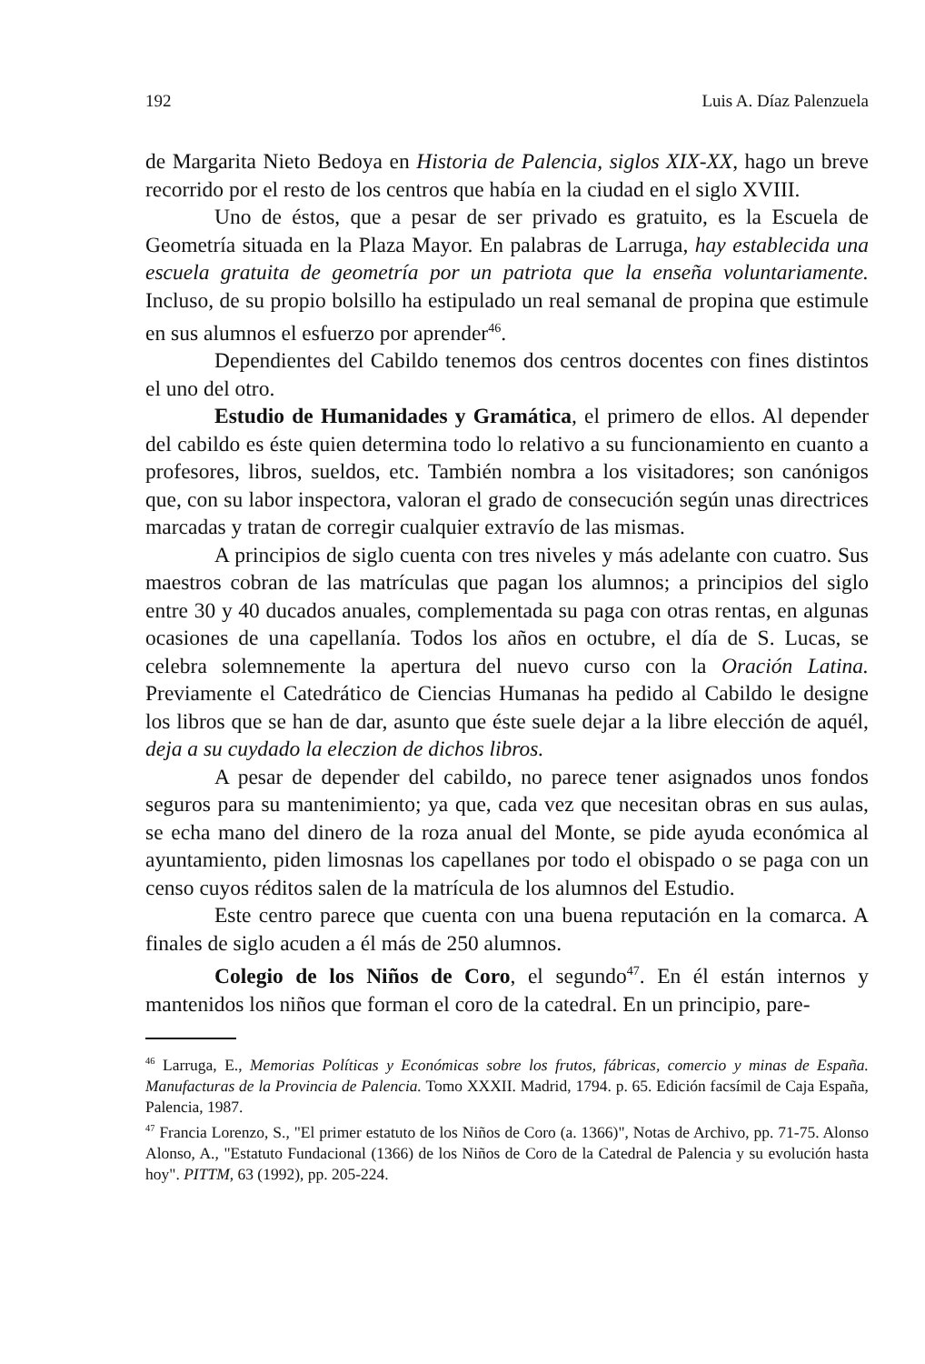192 Luis A. Díaz Palenzuela
de Margarita Nieto Bedoya en Historia de Palencia, siglos XIX-XX, hago un breve recorrido por el resto de los centros que había en la ciudad en el siglo XVIII.
Uno de éstos, que a pesar de ser privado es gratuito, es la Escuela de Geometría situada en la Plaza Mayor. En palabras de Larruga, hay establecida una escuela gratuita de geometría por un patriota que la enseña voluntariamente. Incluso, de su propio bolsillo ha estipulado un real semanal de propina que estimule en sus alumnos el esfuerzo por aprender<sup>46</sup>.
Dependientes del Cabildo tenemos dos centros docentes con fines distintos el uno del otro.
Estudio de Humanidades y Gramática, el primero de ellos. Al depender del cabildo es éste quien determina todo lo relativo a su funcionamiento en cuanto a profesores, libros, sueldos, etc. También nombra a los visitadores; son canónigos que, con su labor inspectora, valoran el grado de consecución según unas directrices marcadas y tratan de corregir cualquier extravío de las mismas.
A principios de siglo cuenta con tres niveles y más adelante con cuatro. Sus maestros cobran de las matrículas que pagan los alumnos; a principios del siglo entre 30 y 40 ducados anuales, complementada su paga con otras rentas, en algunas ocasiones de una capellanía. Todos los años en octubre, el día de S. Lucas, se celebra solemnemente la apertura del nuevo curso con la Oración Latina. Previamente el Catedrático de Ciencias Humanas ha pedido al Cabildo le designe los libros que se han de dar, asunto que éste suele dejar a la libre elección de aquél, deja a su cuydado la eleczion de dichos libros.
A pesar de depender del cabildo, no parece tener asignados unos fondos seguros para su mantenimiento; ya que, cada vez que necesitan obras en sus aulas, se echa mano del dinero de la roza anual del Monte, se pide ayuda económica al ayuntamiento, piden limosnas los capellanes por todo el obispado o se paga con un censo cuyos réditos salen de la matrícula de los alumnos del Estudio.
Este centro parece que cuenta con una buena reputación en la comarca. A finales de siglo acuden a él más de 250 alumnos.
Colegio de los Niños de Coro, el segundo<sup>47</sup>. En él están internos y mantenidos los niños que forman el coro de la catedral. En un principio, pare-
<sup>46</sup> Larruga, E., Memorias Políticas y Económicas sobre los frutos, fábricas, comercio y minas de España. Manufacturas de la Provincia de Palencia. Tomo XXXII. Madrid, 1794. p. 65. Edición facsímil de Caja España, Palencia, 1987.
<sup>47</sup> Francia Lorenzo, S., "El primer estatuto de los Niños de Coro (a. 1366)", Notas de Archivo, pp. 71-75. Alonso Alonso, A., "Estatuto Fundacional (1366) de los Niños de Coro de la Catedral de Palencia y su evolución hasta hoy". PITTM, 63 (1992), pp. 205-224.